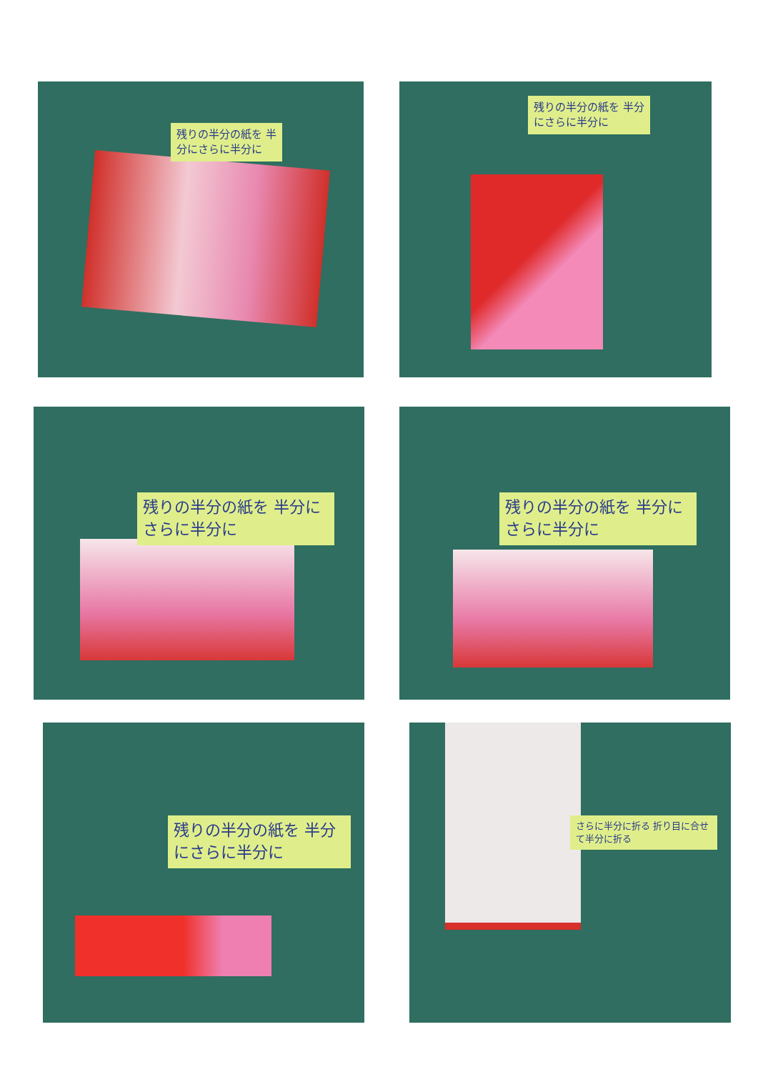残りの半分の紙を 半分にさらに半分に 残りの半分の紙を 半分にさらに半分に
残りの半分の紙を 半分にさらに半分に 残りの半分の紙を 半分にさらに半分に
残りの半分の紙を 半分にさらに半分に さらに半分に折る 折り目に合せて半分に折る